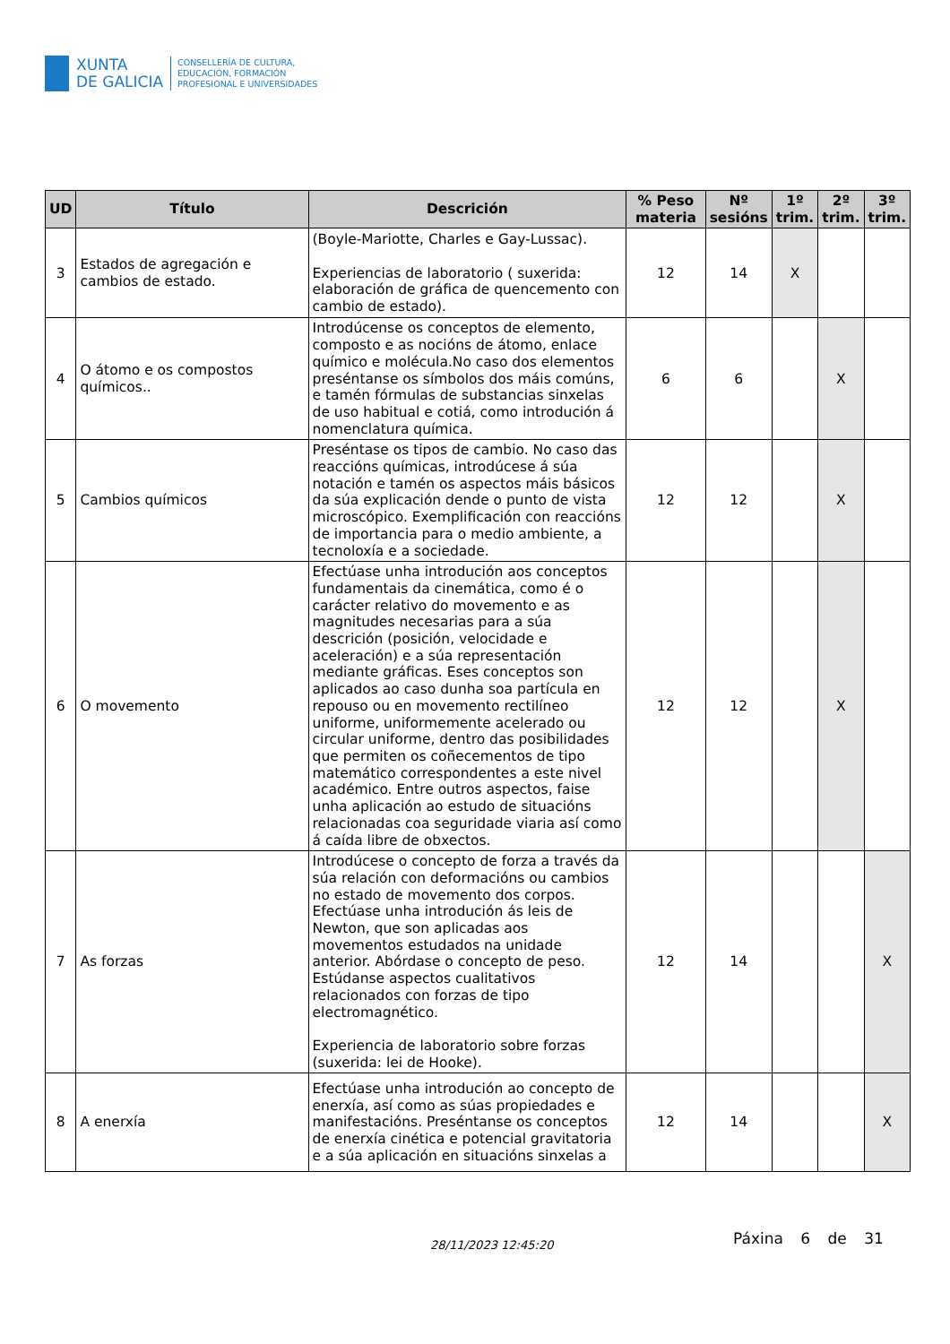XUNTA
DE GALICIA
CONSELLERÍA DE CULTURA,
EDUCACIÓN, FORMACIÓN
PROFESIONAL E UNIVERSIDADES
| UD | Título | Descrición | % Peso materia | Nº sesións | 1º trim. | 2º trim. | 3º trim. |
| --- | --- | --- | --- | --- | --- | --- | --- |
| 3 | Estados de agregación e cambios de estado. | (Boyle-Mariotte, Charles e Gay-Lussac). Experiencias de laboratorio ( suxerida: elaboración de gráfica de quencemento con cambio de estado). | 12 | 14 | X | | |
| 4 | O átomo e os compostos químicos.. | Introdúcense os conceptos de elemento, composto e as nocións de átomo, enlace químico e molécula.No caso dos elementos preséntanse os símbolos dos máis comúns, e tamén fórmulas de substancias sinxelas de uso habitual e cotiá, como introdución á nomenclatura química. | 6 | 6 | | X | |
| 5 | Cambios químicos | Preséntase os tipos de cambio. No caso das reaccións químicas, introdúcese á súa notación e tamén os aspectos máis básicos da súa explicación dende o punto de vista microscópico. Exemplificación con reaccións de importancia para o medio ambiente, a tecnoloxía e a sociedade. | 12 | 12 | | X | |
| 6 | O movemento | Efectúase unha introdución aos conceptos fundamentais da cinemática, como é o carácter relativo do movemento e as magnitudes necesarias para a súa descrición (posición, velocidade e aceleración) e a súa representación mediante gráficas. Eses conceptos son aplicados ao caso dunha soa partícula en repouso ou en movemento rectilíneo uniforme, uniformemente acelerado ou circular uniforme, dentro das posibilidades que permiten os coñecementos de tipo matemático correspondentes a este nivel académico. Entre outros aspectos, faise unha aplicación ao estudo de situacións relacionadas coa seguridade viaria así como á caída libre de obxectos. | 12 | 12 | | X | |
| 7 | As forzas | Introdúcese o concepto de forza a través da súa relación con deformacións ou cambios no estado de movemento dos corpos. Efectúase unha introdución ás leis de Newton, que son aplicadas aos movementos estudados na unidade anterior. Abórdase o concepto de peso. Estúdanse aspectos cualitativos relacionados con forzas de tipo electromagnético. Experiencia de laboratorio sobre forzas (suxerida: lei de Hooke). | 12 | 14 | | | X |
| 8 | A enerxía | Efectúase unha introdución ao concepto de enerxía, así como as súas propiedades e manifestacións. Preséntanse os conceptos de enerxía cinética e potencial gravitatoria e a súa aplicación en situacións sinxelas a | 12 | 14 | | | X |
28/11/2023 12:45:20 Páxina 6 de 31